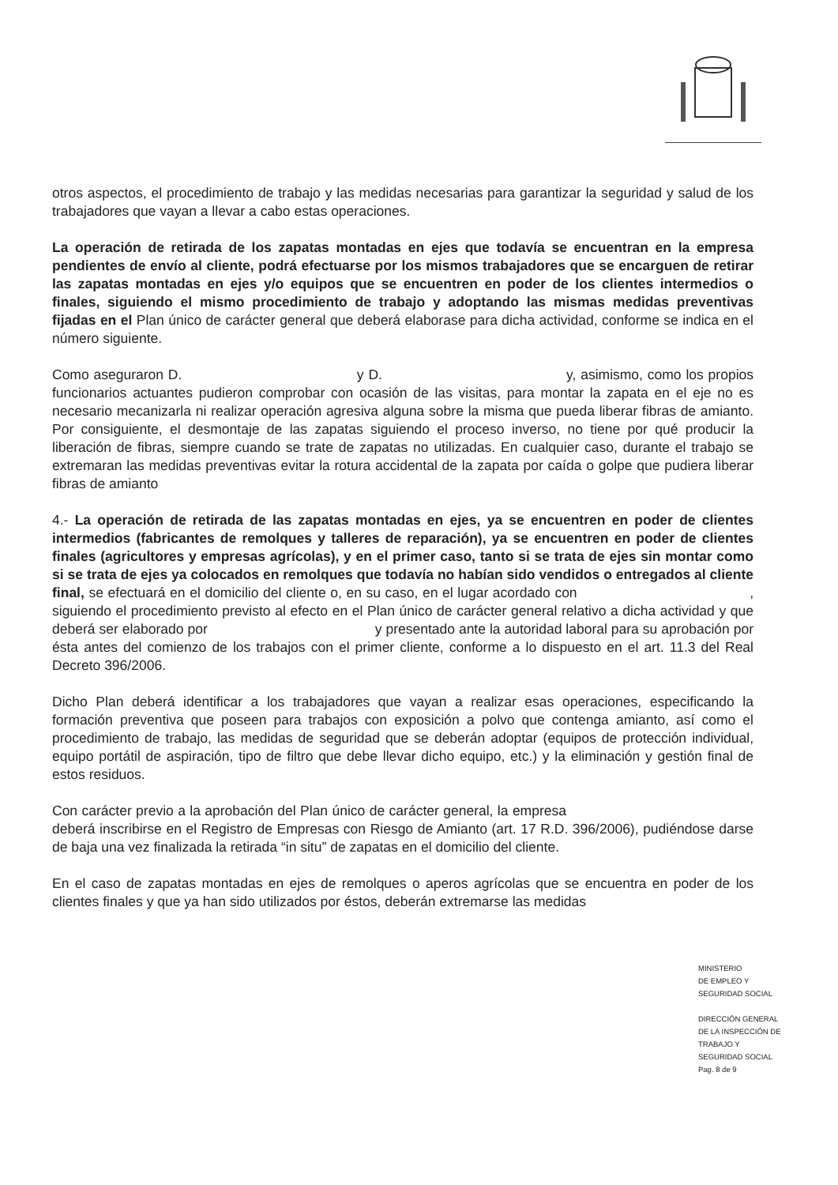otros aspectos, el procedimiento de trabajo y las medidas necesarias para garantizar la seguridad y salud de los trabajadores que vayan a llevar a cabo estas operaciones.
La operación de retirada de los zapatas montadas en ejes que todavía se encuentran en la empresa pendientes de envío al cliente, podrá efectuarse por los mismos trabajadores que se encarguen de retirar las zapatas montadas en ejes y/o equipos que se encuentren en poder de los clientes intermedios o finales, siguiendo el mismo procedimiento de trabajo y adoptando las mismas medidas preventivas fijadas en el Plan único de carácter general que deberá elaborase para dicha actividad, conforme se indica en el número siguiente.
Como aseguraron D. y D. y, asimismo, como los propios funcionarios actuantes pudieron comprobar con ocasión de las visitas, para montar la zapata en el eje no es necesario mecanizarla ni realizar operación agresiva alguna sobre la misma que pueda liberar fibras de amianto. Por consiguiente, el desmontaje de las zapatas siguiendo el proceso inverso, no tiene por qué producir la liberación de fibras, siempre cuando se trate de zapatas no utilizadas. En cualquier caso, durante el trabajo se extremaran las medidas preventivas evitar la rotura accidental de la zapata por caída o golpe que pudiera liberar fibras de amianto
4.- La operación de retirada de las zapatas montadas en ejes, ya se encuentren en poder de clientes intermedios (fabricantes de remolques y talleres de reparación), ya se encuentren en poder de clientes finales (agricultores y empresas agrícolas), y en el primer caso, tanto si se trata de ejes sin montar como si se trata de ejes ya colocados en remolques que todavía no habían sido vendidos o entregados al cliente final, se efectuará en el domicilio del cliente o, en su caso, en el lugar acordado con , siguiendo el procedimiento previsto al efecto en el Plan único de carácter general relativo a dicha actividad y que deberá ser elaborado por y presentado ante la autoridad laboral para su aprobación por ésta antes del comienzo de los trabajos con el primer cliente, conforme a lo dispuesto en el art. 11.3 del Real Decreto 396/2006.
Dicho Plan deberá identificar a los trabajadores que vayan a realizar esas operaciones, especificando la formación preventiva que poseen para trabajos con exposición a polvo que contenga amianto, así como el procedimiento de trabajo, las medidas de seguridad que se deberán adoptar (equipos de protección individual, equipo portátil de aspiración, tipo de filtro que debe llevar dicho equipo, etc.) y la eliminación y gestión final de estos residuos.
Con carácter previo a la aprobación del Plan único de carácter general, la empresa deberá inscribirse en el Registro de Empresas con Riesgo de Amianto (art. 17 R.D. 396/2006), pudiéndose darse de baja una vez finalizada la retirada “in situ” de zapatas en el domicilio del cliente.
En el caso de zapatas montadas en ejes de remolques o aperos agrícolas que se encuentra en poder de los clientes finales y que ya han sido utilizados por éstos, deberán extremarse las medidas
MINISTERIO
DE EMPLEO Y
SEGURIDAD SOCIAL
DIRECCIÓN GENERAL
DE LA INSPECCIÓN DE
TRABAJO Y
SEGURIDAD SOCIAL
Pag. 8 de 9